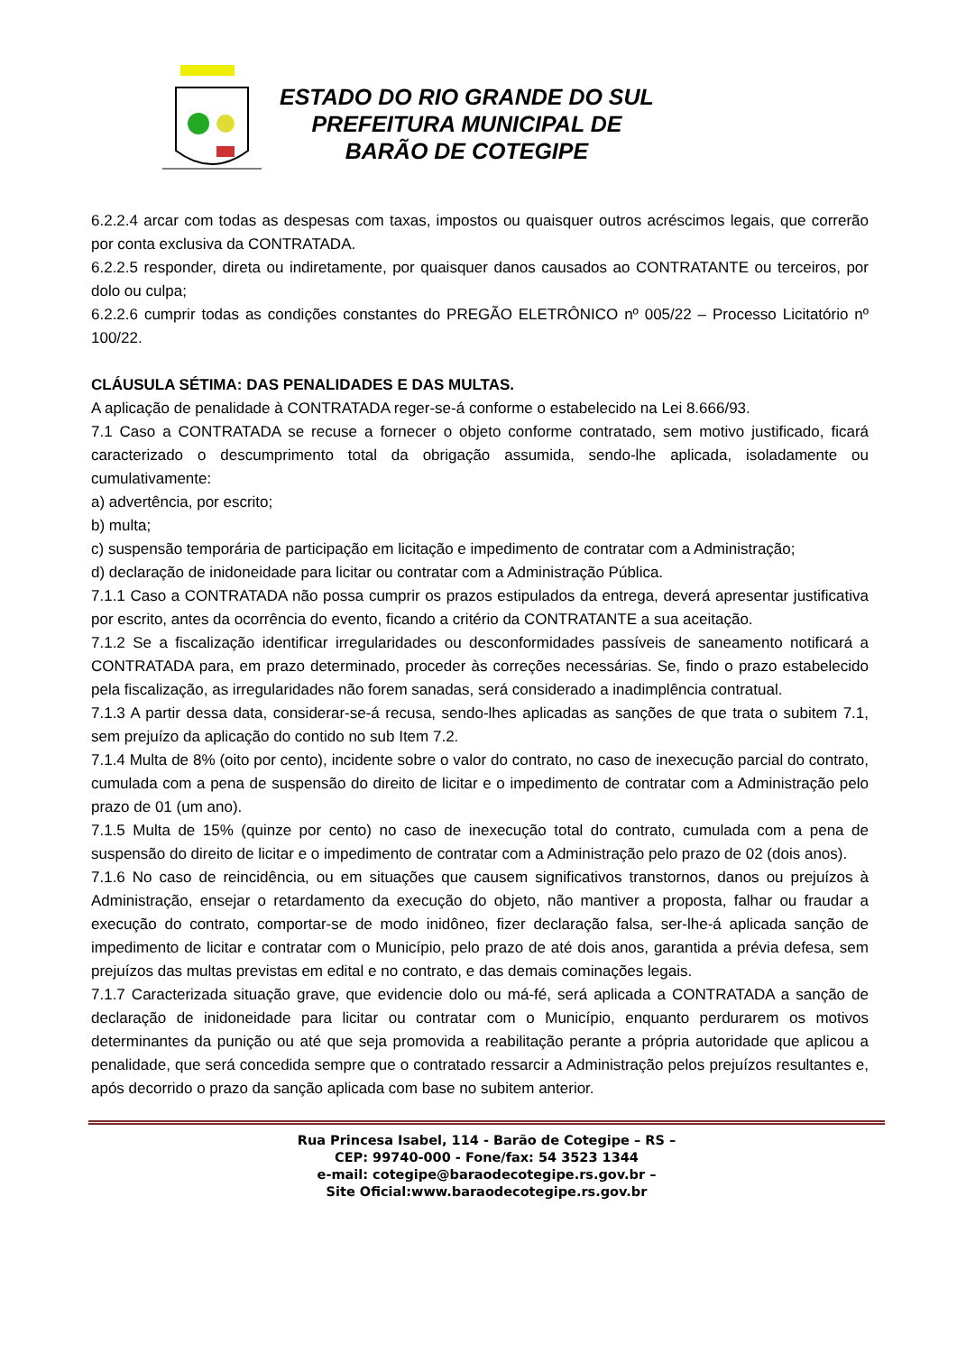ESTADO DO RIO GRANDE DO SUL
PREFEITURA MUNICIPAL DE
BARÃO DE COTEGIPE
6.2.2.4 arcar com todas as despesas com taxas, impostos ou quaisquer outros acréscimos legais, que correrão por conta exclusiva da CONTRATADA.
6.2.2.5 responder, direta ou indiretamente, por quaisquer danos causados ao CONTRATANTE ou terceiros, por dolo ou culpa;
6.2.2.6 cumprir todas as condições constantes do PREGÃO ELETRÔNICO nº 005/22 – Processo Licitatório nº 100/22.
CLÁUSULA SÉTIMA: DAS PENALIDADES E DAS MULTAS.
A aplicação de penalidade à CONTRATADA reger-se-á conforme o estabelecido na Lei 8.666/93.
7.1 Caso a CONTRATADA se recuse a fornecer o objeto conforme contratado, sem motivo justificado, ficará caracterizado o descumprimento total da obrigação assumida, sendo-lhe aplicada, isoladamente ou cumulativamente:
a) advertência, por escrito;
b) multa;
c) suspensão temporária de participação em licitação e impedimento de contratar com a Administração;
d) declaração de inidoneidade para licitar ou contratar com a Administração Pública.
7.1.1 Caso a CONTRATADA não possa cumprir os prazos estipulados da entrega, deverá apresentar justificativa por escrito, antes da ocorrência do evento, ficando a critério da CONTRATANTE a sua aceitação.
7.1.2 Se a fiscalização identificar irregularidades ou desconformidades passíveis de saneamento notificará a CONTRATADA para, em prazo determinado, proceder às correções necessárias. Se, findo o prazo estabelecido pela fiscalização, as irregularidades não forem sanadas, será considerado a inadimplência contratual.
7.1.3 A partir dessa data, considerar-se-á recusa, sendo-lhes aplicadas as sanções de que trata o subitem 7.1, sem prejuízo da aplicação do contido no sub Item 7.2.
7.1.4 Multa de 8% (oito por cento), incidente sobre o valor do contrato, no caso de inexecução parcial do contrato, cumulada com a pena de suspensão do direito de licitar e o impedimento de contratar com a Administração pelo prazo de 01 (um ano).
7.1.5 Multa de 15% (quinze por cento) no caso de inexecução total do contrato, cumulada com a pena de suspensão do direito de licitar e o impedimento de contratar com a Administração pelo prazo de 02 (dois anos).
7.1.6 No caso de reincidência, ou em situações que causem significativos transtornos, danos ou prejuízos à Administração, ensejar o retardamento da execução do objeto, não mantiver a proposta, falhar ou fraudar a execução do contrato, comportar-se de modo inidôneo, fizer declaração falsa, ser-lhe-á aplicada sanção de impedimento de licitar e contratar com o Município, pelo prazo de até dois anos, garantida a prévia defesa, sem prejuízos das multas previstas em edital e no contrato, e das demais cominações legais.
7.1.7 Caracterizada situação grave, que evidencie dolo ou má-fé, será aplicada a CONTRATADA a sanção de declaração de inidoneidade para licitar ou contratar com o Município, enquanto perdurarem os motivos determinantes da punição ou até que seja promovida a reabilitação perante a própria autoridade que aplicou a penalidade, que será concedida sempre que o contratado ressarcir a Administração pelos prejuízos resultantes e, após decorrido o prazo da sanção aplicada com base no subitem anterior.
Rua Princesa Isabel, 114 - Barão de Cotegipe – RS –
CEP: 99740-000 - Fone/fax: 54 3523 1344
e-mail: cotegipe@baraodecotegipe.rs.gov.br –
Site Oficial:www.baraodecotegipe.rs.gov.br